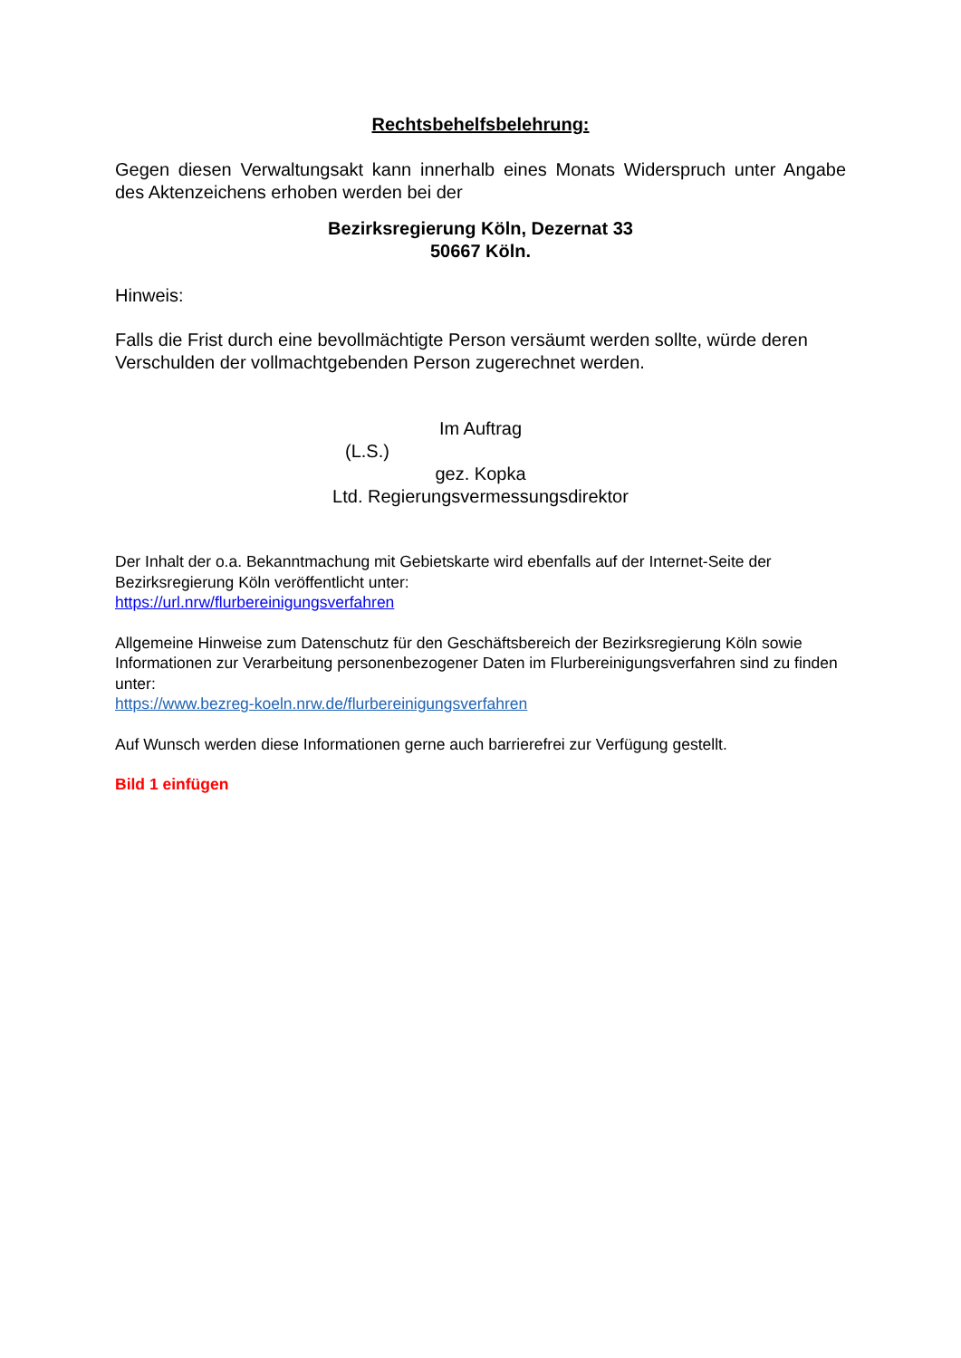Rechtsbehelfsbelehrung:
Gegen diesen Verwaltungsakt kann innerhalb eines Monats Widerspruch unter Angabe des Aktenzeichens erhoben werden bei der
Bezirksregierung Köln, Dezernat 33
50667 Köln.
Hinweis:
Falls die Frist durch eine bevollmächtigte Person versäumt werden sollte, würde deren Verschulden der vollmachtgebenden Person zugerechnet werden.
Im Auftrag
(L.S.)
gez. Kopka
Ltd. Regierungsvermessungsdirektor
Der Inhalt der o.a. Bekanntmachung mit Gebietskarte wird ebenfalls auf der Internet-Seite der Bezirksregierung Köln veröffentlicht unter:
https://url.nrw/flurbereinigungsverfahren
Allgemeine Hinweise zum Datenschutz für den Geschäftsbereich der Bezirksregierung Köln sowie Informationen zur Verarbeitung personenbezogener Daten im Flurbereinigungsverfahren sind zu finden unter:
https://www.bezreg-koeln.nrw.de/flurbereinigungsverfahren
Auf Wunsch werden diese Informationen gerne auch barrierefrei zur Verfügung gestellt.
Bild 1 einfügen